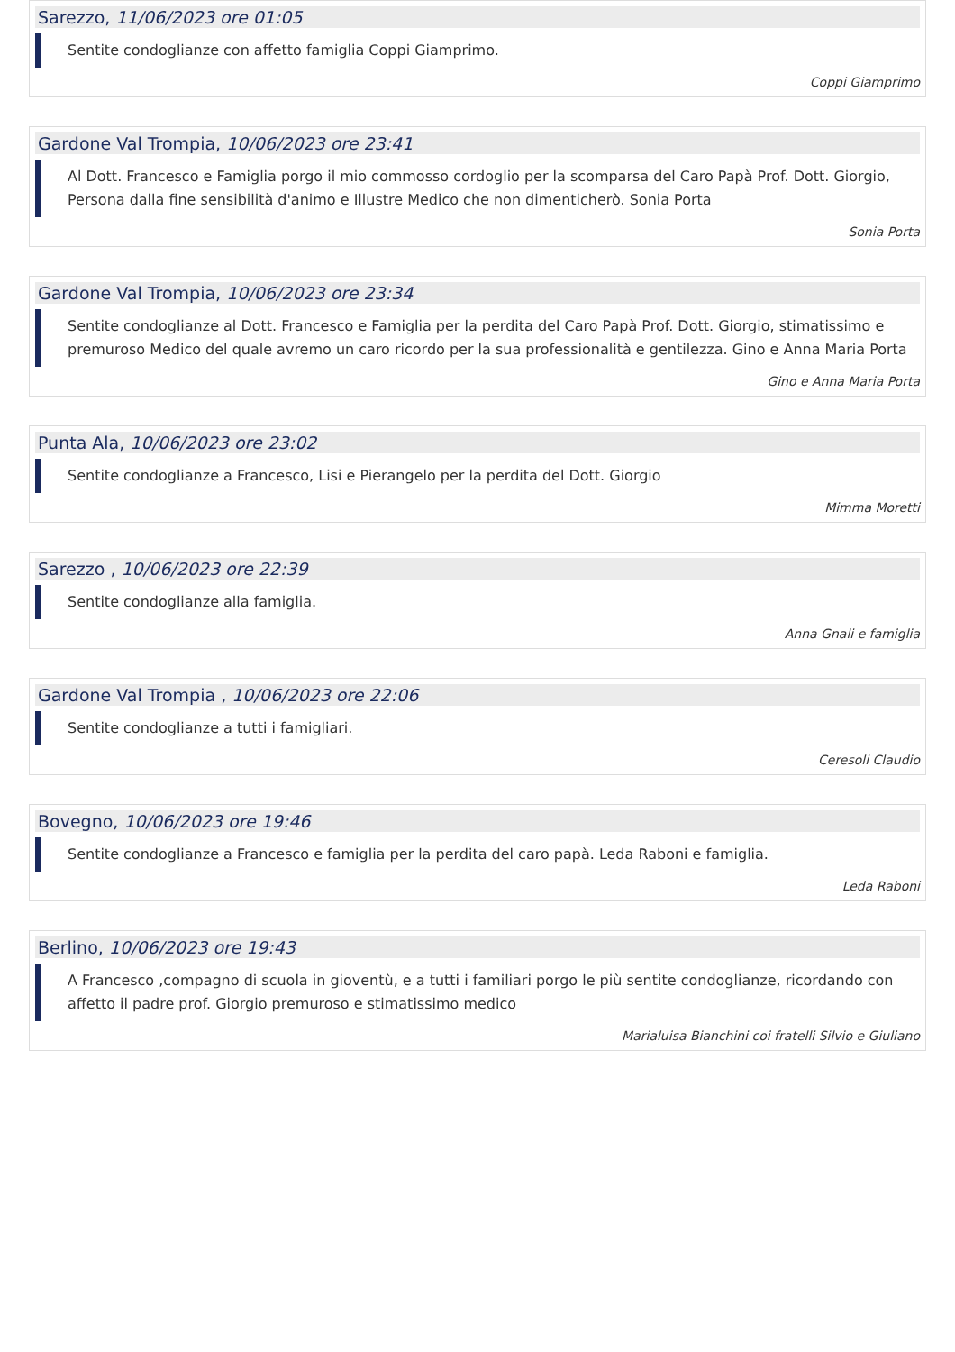Sarezzo, 11/06/2023 ore 01:05
Sentite condoglianze con affetto famiglia Coppi Giamprimo.
Coppi Giamprimo
Gardone Val Trompia, 10/06/2023 ore 23:41
Al Dott. Francesco e Famiglia porgo il mio commosso cordoglio per la scomparsa del Caro Papà Prof. Dott. Giorgio, Persona dalla fine sensibilità d'animo e Illustre Medico che non dimenticherò. Sonia Porta
Sonia Porta
Gardone Val Trompia, 10/06/2023 ore 23:34
Sentite condoglianze al Dott. Francesco e Famiglia per la perdita del Caro Papà Prof. Dott. Giorgio, stimatissimo e premuroso Medico del quale avremo un caro ricordo per la sua professionalità e gentilezza. Gino e Anna Maria Porta
Gino e Anna Maria Porta
Punta Ala, 10/06/2023 ore 23:02
Sentite condoglianze a Francesco, Lisi e Pierangelo per la perdita del Dott. Giorgio
Mimma Moretti
Sarezzo , 10/06/2023 ore 22:39
Sentite condoglianze alla famiglia.
Anna Gnali e famiglia
Gardone Val Trompia , 10/06/2023 ore 22:06
Sentite condoglianze a tutti i famigliari.
Ceresoli Claudio
Bovegno, 10/06/2023 ore 19:46
Sentite condoglianze a Francesco e famiglia per la perdita del caro papà. Leda Raboni e famiglia.
Leda Raboni
Berlino, 10/06/2023 ore 19:43
A Francesco ,compagno di scuola in gioventù, e a tutti i familiari porgo le più sentite condoglianze, ricordando con affetto il padre prof. Giorgio premuroso e stimatissimo medico
Marialuisa Bianchini coi fratelli Silvio e Giuliano